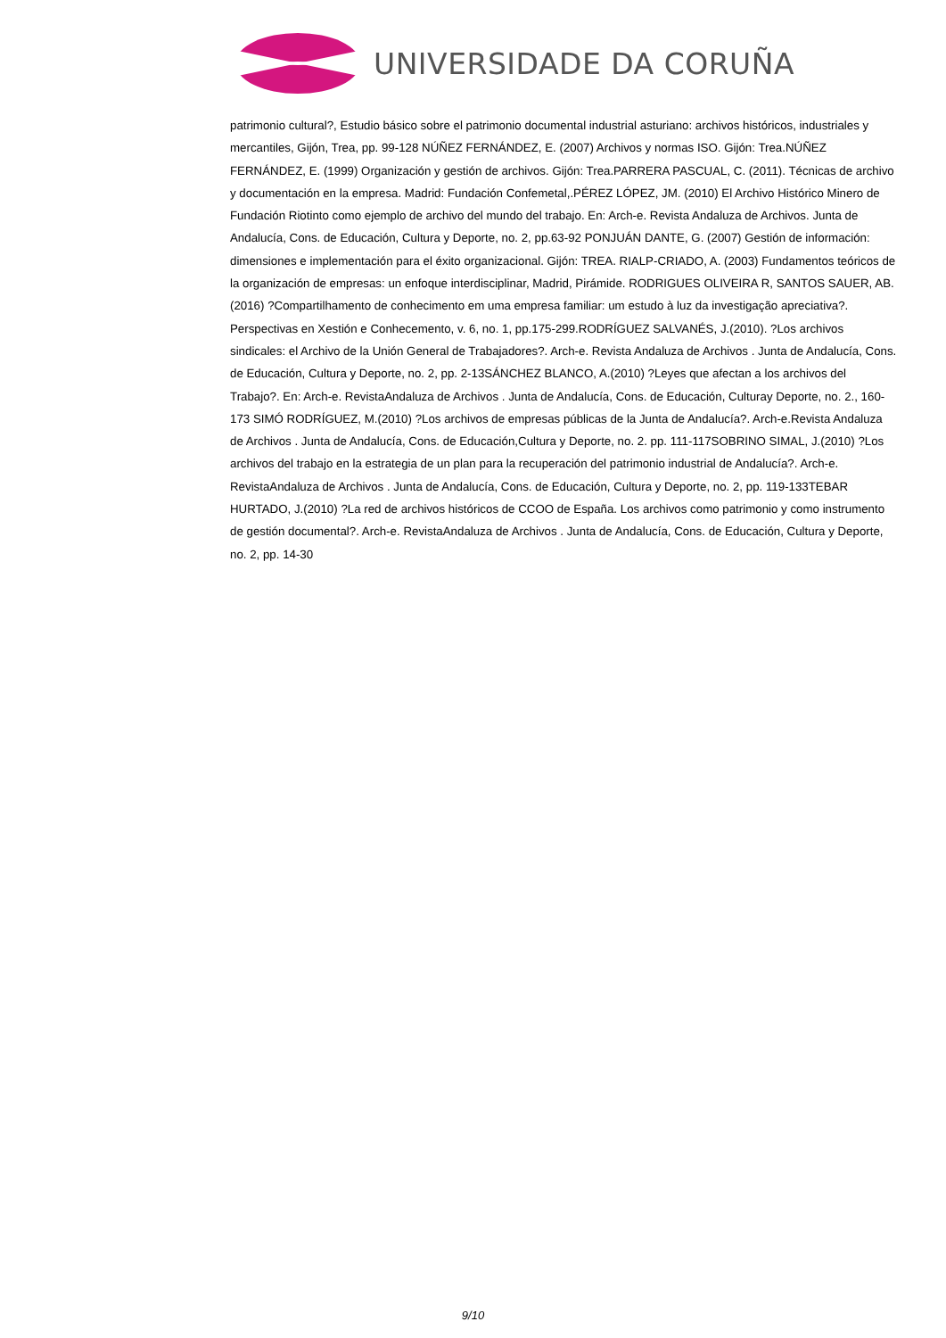UNIVERSIDADE DA CORUÑA
patrimonio cultural?, Estudio básico sobre el patrimonio documental industrial asturiano: archivos históricos, industriales y mercantiles, Gijón, Trea, pp. 99-128 NÚÑEZ FERNÁNDEZ, E. (2007) Archivos y normas ISO. Gijón: Trea.NÚÑEZ FERNÁNDEZ, E. (1999) Organización y gestión de archivos. Gijón: Trea.PARRERA PASCUAL, C. (2011). Técnicas de archivo y documentación en la empresa. Madrid: Fundación Confemetal,.PÉREZ LÓPEZ, JM. (2010) El Archivo Histórico Minero de Fundación Riotinto como ejemplo de archivo del mundo del trabajo. En: Arch-e. Revista Andaluza de Archivos. Junta de Andalucía, Cons. de Educación, Cultura y Deporte, no. 2, pp.63-92 PONJUÁN DANTE, G. (2007) Gestión de información: dimensiones e implementación para el éxito organizacional. Gijón: TREA. RIALP-CRIADO, A. (2003) Fundamentos teóricos de la organización de empresas: un enfoque interdisciplinar, Madrid, Pirámide. RODRIGUES OLIVEIRA R, SANTOS SAUER, AB. (2016) ?Compartilhamento de conhecimento em uma empresa familiar: um estudo à luz da investigação apreciativa?. Perspectivas en Xestión e Conhecemento, v. 6, no. 1, pp.175-299.RODRÍGUEZ SALVANÉS, J.(2010). ?Los archivos sindicales: el Archivo de la Unión General de Trabajadores?. Arch-e. Revista Andaluza de Archivos . Junta de Andalucía, Cons. de Educación, Cultura y Deporte, no. 2, pp. 2-13SÁNCHEZ BLANCO, A.(2010) ?Leyes que afectan a los archivos del Trabajo?. En: Arch-e. RevistaAndaluza de Archivos . Junta de Andalucía, Cons. de Educación, Culturay Deporte, no. 2., 160-173 SIMÓ RODRÍGUEZ, M.(2010) ?Los archivos de empresas públicas de la Junta de Andalucía?. Arch-e.Revista Andaluza de Archivos . Junta de Andalucía, Cons. de Educación,Cultura y Deporte, no. 2. pp. 111-117SOBRINO SIMAL, J.(2010) ?Los archivos del trabajo en la estrategia de un plan para la recuperación del patrimonio industrial de Andalucía?. Arch-e. RevistaAndaluza de Archivos . Junta de Andalucía, Cons. de Educación, Cultura y Deporte, no. 2, pp. 119-133TEBAR HURTADO, J.(2010) ?La red de archivos históricos de CCOO de España. Los archivos como patrimonio y como instrumento de gestión documental?. Arch-e. RevistaAndaluza de Archivos . Junta de Andalucía, Cons. de Educación, Cultura y Deporte, no. 2, pp. 14-30
9/10